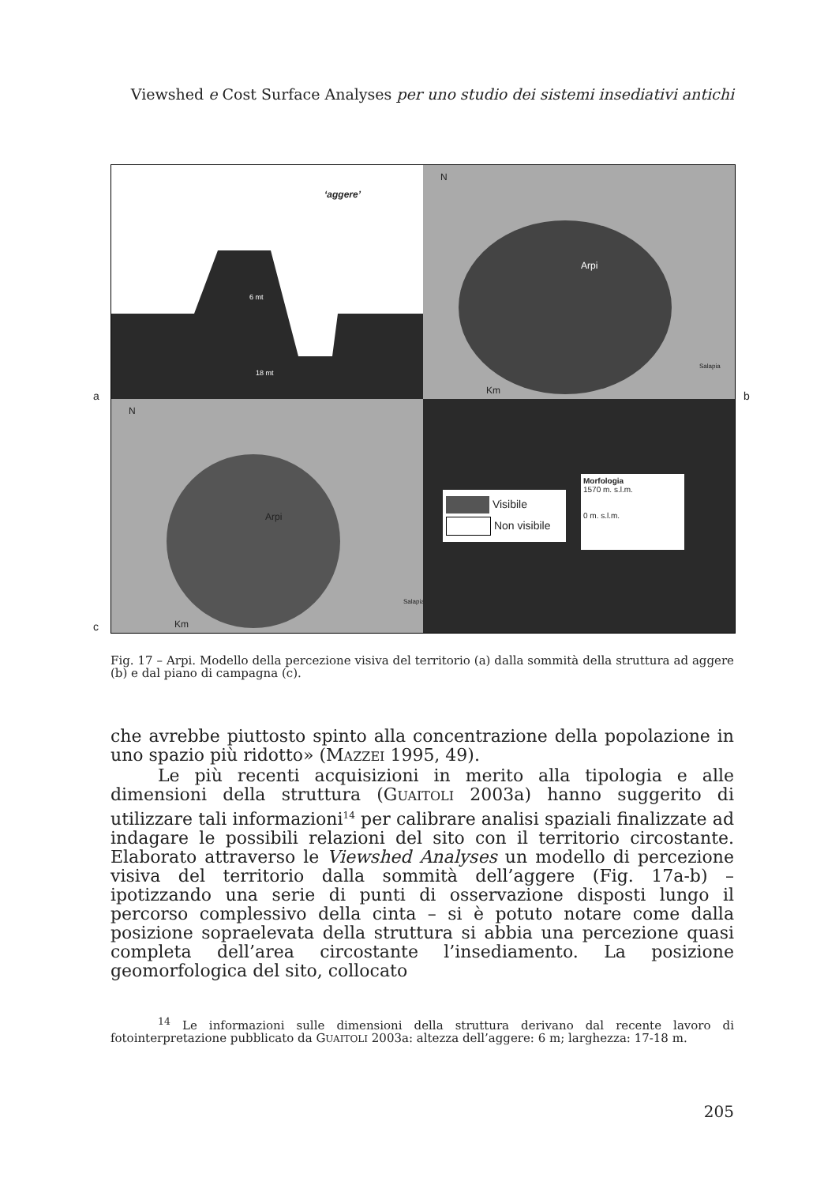Viewshed e Cost Surface Analyses per uno studio dei sistemi insediativi antichi
a b
c
‘aggere’
6 mt
18 mt
N
Arpi
Salapia
Km
N
Arpi
Salapia
Km
Visibile
Non visibile
Morfologia
1570 m. s.l.m.
0 m. s.l.m.
Fig. 17 – Arpi. Modello della percezione visiva del territorio (a) dalla sommità della struttura ad aggere (b) e dal piano di campagna (c).
che avrebbe piuttosto spinto alla concentrazione della popolazione in uno spazio più ridotto» (MAZZEI 1995, 49).
Le più recenti acquisizioni in merito alla tipologia e alle dimensioni della struttura (GUAITOLI 2003a) hanno suggerito di utilizzare tali informazioni<sup>14</sup> per calibrare analisi spaziali finalizzate ad indagare le possibili relazioni del sito con il territorio circostante. Elaborato attraverso le Viewshed Analyses un modello di percezione visiva del territorio dalla sommità dell’aggere (Fig. 17a-b) – ipotizzando una serie di punti di osservazione disposti lungo il percorso complessivo della cinta – si è potuto notare come dalla posizione sopraelevata della struttura si abbia una percezione quasi completa dell’area circostante l’insediamento. La posizione geomorfologica del sito, collocato
<sup>14</sup> Le informazioni sulle dimensioni della struttura derivano dal recente lavoro di fotointerpretazione pubblicato da GUAITOLI 2003a: altezza dell’aggere: 6 m; larghezza: 17-18 m.
205